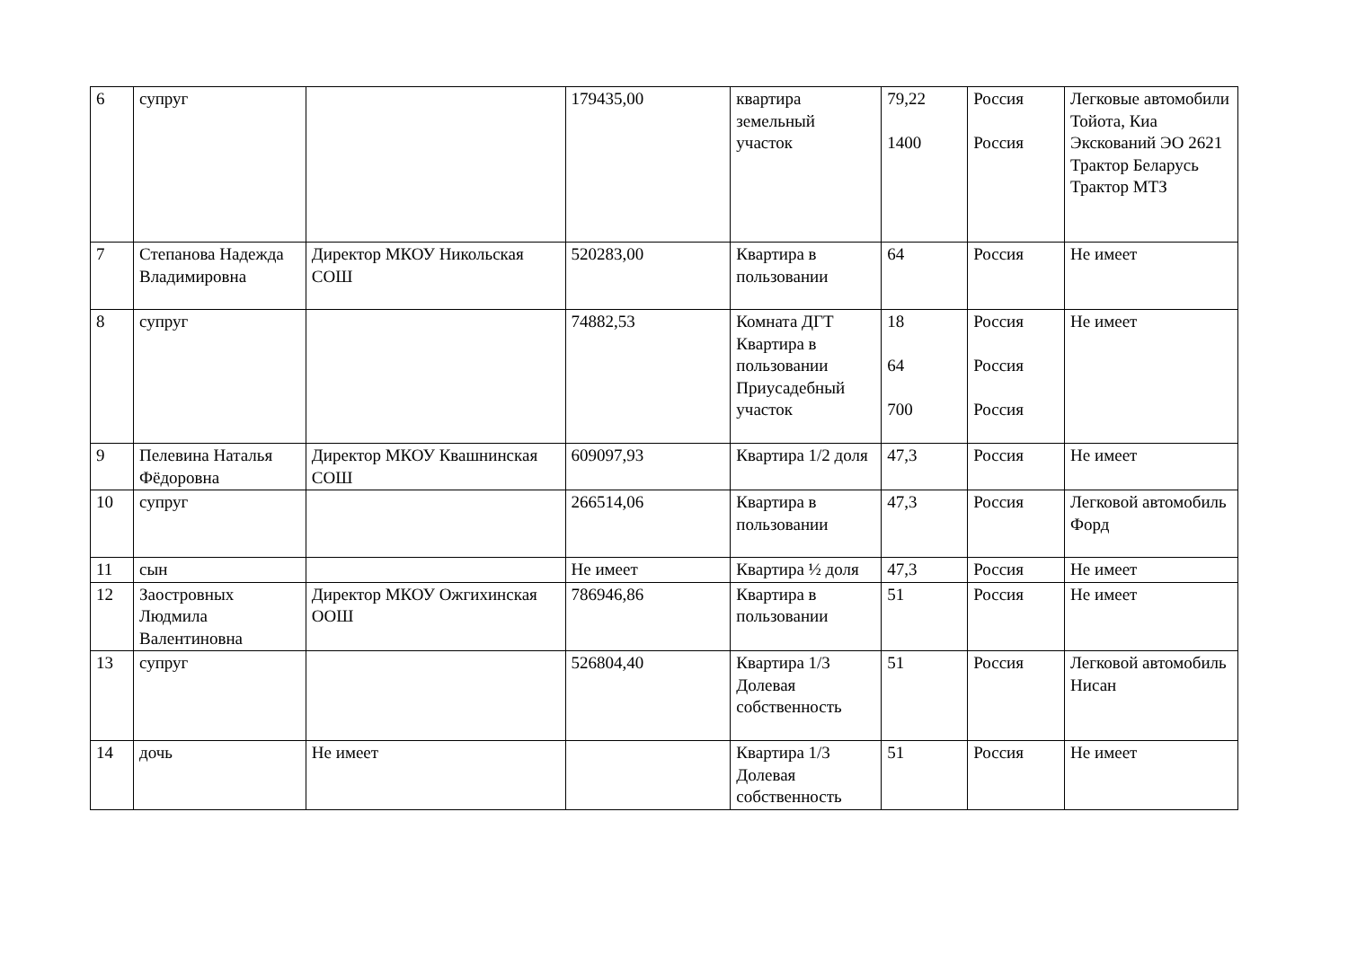| 6 | супруг | | 179435,00 | квартира земельный участок | 79,22 1400 | Россия Россия | Легковые автомобили Тойота, Киа Экскований ЭО 2621 Трактор Беларусь Трактор МТЗ |
| 7 | Степанова Надежда Владимировна | Директор МКОУ Никольская СОШ | 520283,00 | Квартира в пользовании | 64 | Россия | Не имеет |
| 8 | супруг | | 74882,53 | Комната ДГТ Квартира в пользовании Приусадебный участок | 18 64 700 | Россия Россия Россия | Не имеет |
| 9 | Пелевина Наталья Фёдоровна | Директор МКОУ Квашнинская СОШ | 609097,93 | Квартира 1/2 доля | 47,3 | Россия | Не имеет |
| 10 | супруг | | 266514,06 | Квартира в пользовании | 47,3 | Россия | Легковой автомобиль Форд |
| 11 | сын | | Не имеет | Квартира ½ доля | 47,3 | Россия | Не имеет |
| 12 | Заостровных Людмила Валентиновна | Директор МКОУ Ожгихинская ООШ | 786946,86 | Квартира в пользовании | 51 | Россия | Не имеет |
| 13 | супруг | | 526804,40 | Квартира 1/3 Долевая собственность | 51 | Россия | Легковой автомобиль Нисан |
| 14 | дочь | Не имеет | | Квартира 1/3 Долевая собственность | 51 | Россия | Не имеет |